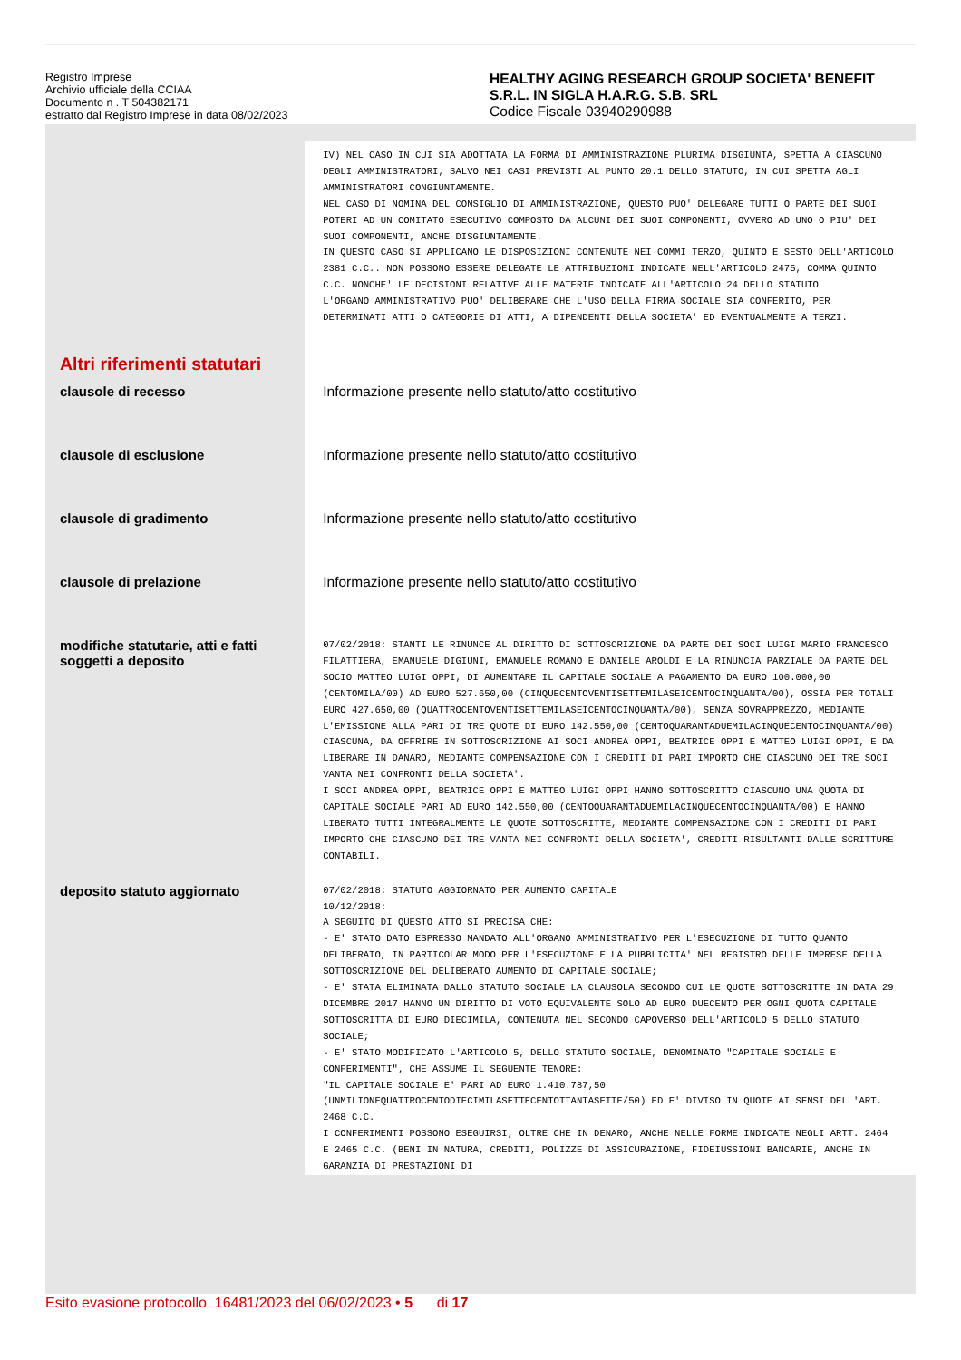Registro Imprese
Archivio ufficiale della CCIAA
Documento n . T 504382171
estratto dal Registro Imprese in data 08/02/2023
HEALTHY AGING RESEARCH GROUP SOCIETA' BENEFIT S.R.L. IN SIGLA H.A.R.G. S.B. SRL
Codice Fiscale 03940290988
IV) NEL CASO IN CUI SIA ADOTTATA LA FORMA DI AMMINISTRAZIONE PLURIMA DISGIUNTA, SPETTA A CIASCUNO DEGLI AMMINISTRATORI, SALVO NEI CASI PREVISTI AL PUNTO 20.1 DELLO STATUTO, IN CUI SPETTA AGLI AMMINISTRATORI CONGIUNTAMENTE.
NEL CASO DI NOMINA DEL CONSIGLIO DI AMMINISTRAZIONE, QUESTO PUO' DELEGARE TUTTI O PARTE DEI SUOI POTERI AD UN COMITATO ESECUTIVO COMPOSTO DA ALCUNI DEI SUOI COMPONENTI, OVVERO AD UNO O PIU' DEI SUOI COMPONENTI, ANCHE DISGIUNTAMENTE.
IN QUESTO CASO SI APPLICANO LE DISPOSIZIONI CONTENUTE NEI COMMI TERZO, QUINTO E SESTO DELL'ARTICOLO 2381 C.C.. NON POSSONO ESSERE DELEGATE LE ATTRIBUZIONI INDICATE NELL'ARTICOLO 2475, COMMA QUINTO C.C. NONCHE' LE DECISIONI RELATIVE ALLE MATERIE INDICATE ALL'ARTICOLO 24 DELLO STATUTO
L'ORGANO AMMINISTRATIVO PUO' DELIBERARE CHE L'USO DELLA FIRMA SOCIALE SIA CONFERITO, PER DETERMINATI ATTI O CATEGORIE DI ATTI, A DIPENDENTI DELLA SOCIETA' ED EVENTUALMENTE A TERZI.
Altri riferimenti statutari
clausole di recesso Informazione presente nello statuto/atto costitutivo
clausole di esclusione Informazione presente nello statuto/atto costitutivo
clausole di gradimento Informazione presente nello statuto/atto costitutivo
clausole di prelazione Informazione presente nello statuto/atto costitutivo
modifiche statutarie, atti e fatti soggetti a deposito
07/02/2018: STANTI LE RINUNCE AL DIRITTO DI SOTTOSCRIZIONE DA PARTE DEI SOCI LUIGI MARIO FRANCESCO FILATTIERA, EMANUELE DIGIUNI, EMANUELE ROMANO E DANIELE AROLDI E LA RINUNCIA PARZIALE DA PARTE DEL SOCIO MATTEO LUIGI OPPI, DI AUMENTARE IL CAPITALE SOCIALE A PAGAMENTO DA EURO 100.000,00 (CENTOMILA/00) AD EURO 527.650,00 (CINQUECENTOVENTISETTEMILASEICENTOCINQUANTA/00), OSSIA PER TOTALI EURO 427.650,00 (QUATTROCENTOVENTISETTEMILASEICENTOCINQUANTA/00), SENZA SOVRAPPREZZO, MEDIANTE L'EMISSIONE ALLA PARI DI TRE QUOTE DI EURO 142.550,00 (CENTOQUARANTADUEMILACINQUECENTOCINQUANTA/00) CIASCUNA, DA OFFRIRE IN SOTTOSCRIZIONE AI SOCI ANDREA OPPI, BEATRICE OPPI E MATTEO LUIGI OPPI, E DA LIBERARE IN DANARO, MEDIANTE COMPENSAZIONE CON I CREDITI DI PARI IMPORTO CHE CIASCUNO DEI TRE SOCI VANTA NEI CONFRONTI DELLA SOCIETA'.
I SOCI ANDREA OPPI, BEATRICE OPPI E MATTEO LUIGI OPPI HANNO SOTTOSCRITTO CIASCUNO UNA QUOTA DI CAPITALE SOCIALE PARI AD EURO 142.550,00 (CENTOQUARANTADUEMILACINQUECENTOCINQUANTA/00) E HANNO LIBERATO TUTTI INTEGRALMENTE LE QUOTE SOTTOSCRITTE, MEDIANTE COMPENSAZIONE CON I CREDITI DI PARI IMPORTO CHE CIASCUNO DEI TRE VANTA NEI CONFRONTI DELLA SOCIETA', CREDITI RISULTANTI DALLE SCRITTURE CONTABILI.
deposito statuto aggiornato
07/02/2018: STATUTO AGGIORNATO PER AUMENTO CAPITALE
10/12/2018:
A SEGUITO DI QUESTO ATTO SI PRECISA CHE:
- E' STATO DATO ESPRESSO MANDATO ALL'ORGANO AMMINISTRATIVO PER L'ESECUZIONE DI TUTTO QUANTO DELIBERATO, IN PARTICOLAR MODO PER L'ESECUZIONE E LA PUBBLICITA' NEL REGISTRO DELLE IMPRESE DELLA SOTTOSCRIZIONE DEL DELIBERATO AUMENTO DI CAPITALE SOCIALE;
- E' STATA ELIMINATA DALLO STATUTO SOCIALE LA CLAUSOLA SECONDO CUI LE QUOTE SOTTOSCRITTE IN DATA 29 DICEMBRE 2017 HANNO UN DIRITTO DI VOTO EQUIVALENTE SOLO AD EURO DUECENTO PER OGNI QUOTA CAPITALE SOTTOSCRITTA DI EURO DIECIMILA, CONTENUTA NEL SECONDO CAPOVERSO DELL'ARTICOLO 5 DELLO STATUTO SOCIALE;
- E' STATO MODIFICATO L'ARTICOLO 5, DELLO STATUTO SOCIALE, DENOMINATO "CAPITALE SOCIALE E CONFERIMENTI", CHE ASSUME IL SEGUENTE TENORE:
"IL CAPITALE SOCIALE E' PARI AD EURO 1.410.787,50 (UNMILIONEQUATTROCENTODIECIMILASETTECENTOTTANTASETTE/50) ED E' DIVISO IN QUOTE AI SENSI DELL'ART. 2468 C.C.
I CONFERIMENTI POSSONO ESEGUIRSI, OLTRE CHE IN DENARO, ANCHE NELLE FORME INDICATE NEGLI ARTT. 2464 E 2465 C.C. (BENI IN NATURA, CREDITI, POLIZZE DI ASSICURAZIONE, FIDEIUSSIONI BANCARIE, ANCHE IN GARANZIA DI PRESTAZIONI DI
Esito evasione protocollo 16481/2023 del 06/02/2023 • 5 di 17